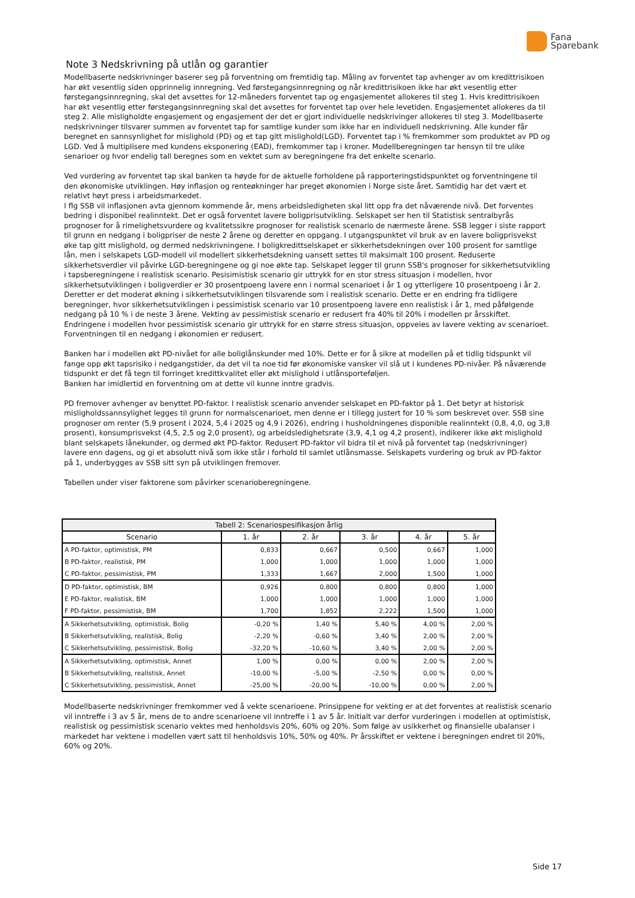Fana
Sparebank
Note 3 Nedskrivning på utlån og garantier
Modellbaserte nedskrivninger baserer seg på forventning om fremtidig tap. Måling av forventet tap avhenger av om kredittrisikoen har økt vesentlig siden opprinnelig innregning. Ved førstegangsinnregning og når kredittrisikoen ikke har økt vesentlig etter førstegangsinnregning, skal det avsettes for 12-måneders forventet tap og engasjementet allokeres til steg 1. Hvis kredittrisikoen har økt vesentlig etter førstegangsinnregning skal det avsettes for forventet tap over hele levetiden. Engasjementet allokeres da til steg 2. Alle misligholdte engasjement og engasjement der det er gjort individuelle nedskrivinger allokeres til steg 3. Modellbaserte nedskrivninger tilsvarer summen av forventet tap for samtlige kunder som ikke har en individuell nedskrivning. Alle kunder får beregnet en sannsynlighet for mislighold (PD) og et tap gitt mislighold(LGD). Forventet tap i % fremkommer som produktet av PD og LGD. Ved å multiplisere med kundens eksponering (EAD), fremkommer tap i kroner. Modellberegningen tar hensyn til tre ulike senarioer og hvor endelig tall beregnes som en vektet sum av beregningene fra det enkelte scenario.
Ved vurdering av forventet tap skal banken ta høyde for de aktuelle forholdene på rapporteringstidspunktet og forventningene til den økonomiske utviklingen. Høy inflasjon og renteøkninger har preget økonomien i Norge siste året. Samtidig har det vært et relativt høyt press i arbeidsmarkedet.
I flg SSB vil inflasjonen avta gjennom kommende år, mens arbeidsledigheten skal litt opp fra det nåværende nivå. Det forventes bedring i disponibel realinntekt. Det er også forventet lavere boligprisutvikling. Selskapet ser hen til Statistisk sentralbyrås prognoser for å rimelighetsvurdere og kvalitetssikre prognoser for realistisk scenario de nærmeste årene. SSB legger i siste rapport til grunn en nedgang i boligpriser de neste 2 årene og deretter en oppgang. I utgangspunktet vil bruk av en lavere boligprisvekst øke tap gitt mislighold, og dermed nedskrivningene. I boligkredittselskapet er sikkerhetsdekningen over 100 prosent for samtlige lån, men i selskapets LGD-modell vil modellert sikkerhetsdekning uansett settes til maksimalt 100 prosent. Reduserte sikkerhetsverdier vil påvirke LGD-beregningene og gi noe økte tap. Selskapet legger til grunn SSB's prognoser for sikkerhetsutvikling i tapsberegningene i realistisk scenario. Pesisimistisk scenario gir uttrykk for en stor stress situasjon i modellen, hvor sikkerhetsutviklingen i boligverdier er 30 prosentpoeng lavere enn i normal scenarioet i år 1 og ytterligere 10 prosentpoeng i år 2. Deretter er det moderat økning i sikkerhetsutviklingen tilsvarende som i realistisk scenario. Dette er en endring fra tidligere beregninger, hvor sikkerhetsutviklingen i pessimistisk scenario var 10 prosentpoeng lavere enn realistisk i år 1, med påfølgende nedgang på 10 % i de neste 3 årene. Vekting av pessimistisk scenario er redusert fra 40% til 20% i modellen pr årsskiftet. Endringene i modellen hvor pessimistisk scenario gir uttrykk for en større stress situasjon, oppveies av lavere vekting av scenarioet. Forventningen til en nedgang i økonomien er redusert.
Banken har i modellen økt PD-nivået for alle boliglånskunder med 10%. Dette er for å sikre at modellen på et tidlig tidspunkt vil fange opp økt tapsrisiko i nedgangstider, da det vil ta noe tid før økonomiske vansker vil slå ut i kundenes PD-nivåer. På nåværende tidspunkt er det få tegn til forringet kredittkvalitet eller økt mislighold i utlånsporteføljen.
Banken har imidlertid en forventning om at dette vil kunne inntre gradvis.
PD fremover avhenger av benyttet PD-faktor. I realistisk scenario anvender selskapet en PD-faktor på 1. Det betyr at historisk misligholdssannsylighet legges til grunn for normalscenarioet, men denne er i tillegg justert for 10 % som beskrevet over. SSB sine prognoser om renter (5,9 prosent i 2024, 5,4 i 2025 og 4,9 i 2026), endring i husholdningenes disponible realinntekt (0,8, 4,0, og 3,8 prosent), konsumprisvekst (4,5, 2,5 og 2,0 prosent), og arbeidsledighetsrate (3,9, 4,1 og 4,2 prosent), indikerer ikke økt mislighold blant selskapets lånekunder, og dermed økt PD-faktor. Redusert PD-faktor vil bidra til et nivå på forventet tap (nedskrivninger) lavere enn dagens, og gi et absolutt nivå som ikke står i forhold til samlet utlånsmasse. Selskapets vurdering og bruk av PD-faktor på 1, underbygges av SSB sitt syn på utviklingen fremover.
Tabellen under viser faktorene som påvirker scenarioberegningene.
| Tabell 2: Scenariospesifikasjon årlig | | | | | |
| --- | --- | --- | --- | --- | --- |
| Scenario | 1. år | 2. år | 3. år | 4. år | 5. år |
| A PD-faktor, optimistisk, PM | 0,833 | 0,667 | 0,500 | 0,667 | 1,000 |
| B PD-faktor, realistisk, PM | 1,000 | 1,000 | 1,000 | 1,000 | 1,000 |
| C PD-faktor, pessimistisk, PM | 1,333 | 1,667 | 2,000 | 1,500 | 1,000 |
| D PD-faktor, optimistisk, BM | 0,926 | 0,800 | 0,800 | 0,800 | 1,000 |
| E PD-faktor, realistisk, BM | 1,000 | 1,000 | 1,000 | 1,000 | 1,000 |
| F PD-faktor, pessimistisk, BM | 1,700 | 1,852 | 2,222 | 1,500 | 1,000 |
| A Sikkerhetsutvikling, optimistisk, Bolig | -0,20 % | 1,40 % | 5,40 % | 4,00 % | 2,00 % |
| B Sikkerhetsutvikling, realistisk, Bolig | -2,20 % | -0,60 % | 3,40 % | 2,00 % | 2,00 % |
| C Sikkerhetsutvikling, pessimistisk, Bolig | -32,20 % | -10,60 % | 3,40 % | 2,00 % | 2,00 % |
| A Sikkerhetsutvikling, optimistisk, Annet | 1,00 % | 0,00 % | 0,00 % | 2,00 % | 2,00 % |
| B Sikkerhetsutvikling, realistisk, Annet | -10,00 % | -5,00 % | -2,50 % | 0,00 % | 0,00 % |
| C Sikkerhetsutvikling, pessimistisk, Annet | -25,00 % | -20,00 % | -10,00 % | 0,00 % | 2,00 % |
Modellbaserte nedskrivninger fremkommer ved å vekte scenarioene. Prinsippene for vekting er at det forventes at realistisk scenario vil inntreffe i 3 av 5 år, mens de to andre scenarioene vil inntreffe i 1 av 5 år. Initialt var derfor vurderingen i modellen at optimistisk, realistisk og pessimistisk scenario vektes med henholdsvis 20%, 60% og 20%. Som følge av usikkerhet og finansielle ubalanser i markedet har vektene i modellen vært satt til henholdsvis 10%, 50% og 40%. Pr årsskiftet er vektene i beregningen endret til 20%, 60% og 20%.
Side 17